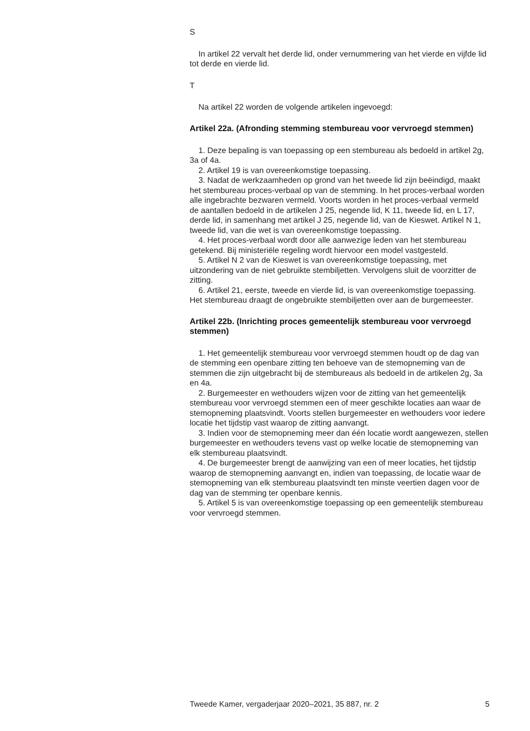S
In artikel 22 vervalt het derde lid, onder vernummering van het vierde en vijfde lid tot derde en vierde lid.
T
Na artikel 22 worden de volgende artikelen ingevoegd:
Artikel 22a. (Afronding stemming stembureau voor vervroegd stemmen)
1. Deze bepaling is van toepassing op een stembureau als bedoeld in artikel 2g, 3a of 4a.
2. Artikel 19 is van overeenkomstige toepassing.
3. Nadat de werkzaamheden op grond van het tweede lid zijn beëindigd, maakt het stembureau proces-verbaal op van de stemming. In het proces-verbaal worden alle ingebrachte bezwaren vermeld. Voorts worden in het proces-verbaal vermeld de aantallen bedoeld in de artikelen J 25, negende lid, K 11, tweede lid, en L 17, derde lid, in samenhang met artikel J 25, negende lid, van de Kieswet. Artikel N 1, tweede lid, van die wet is van overeenkomstige toepassing.
4. Het proces-verbaal wordt door alle aanwezige leden van het stembureau getekend. Bij ministeriële regeling wordt hiervoor een model vastgesteld.
5. Artikel N 2 van de Kieswet is van overeenkomstige toepassing, met uitzondering van de niet gebruikte stembiljetten. Vervolgens sluit de voorzitter de zitting.
6. Artikel 21, eerste, tweede en vierde lid, is van overeenkomstige toepassing. Het stembureau draagt de ongebruikte stembiljetten over aan de burgemeester.
Artikel 22b. (Inrichting proces gemeentelijk stembureau voor vervroegd stemmen)
1. Het gemeentelijk stembureau voor vervroegd stemmen houdt op de dag van de stemming een openbare zitting ten behoeve van de stemopneming van de stemmen die zijn uitgebracht bij de stembureaus als bedoeld in de artikelen 2g, 3a en 4a.
2. Burgemeester en wethouders wijzen voor de zitting van het gemeentelijk stembureau voor vervroegd stemmen een of meer geschikte locaties aan waar de stemopneming plaatsvindt. Voorts stellen burgemeester en wethouders voor iedere locatie het tijdstip vast waarop de zitting aanvangt.
3. Indien voor de stemopneming meer dan één locatie wordt aangewezen, stellen burgemeester en wethouders tevens vast op welke locatie de stemopneming van elk stembureau plaatsvindt.
4. De burgemeester brengt de aanwijzing van een of meer locaties, het tijdstip waarop de stemopneming aanvangt en, indien van toepassing, de locatie waar de stemopneming van elk stembureau plaatsvindt ten minste veertien dagen voor de dag van de stemming ter openbare kennis.
5. Artikel 5 is van overeenkomstige toepassing op een gemeentelijk stembureau voor vervroegd stemmen.
Tweede Kamer, vergaderjaar 2020–2021, 35 887, nr. 2 5